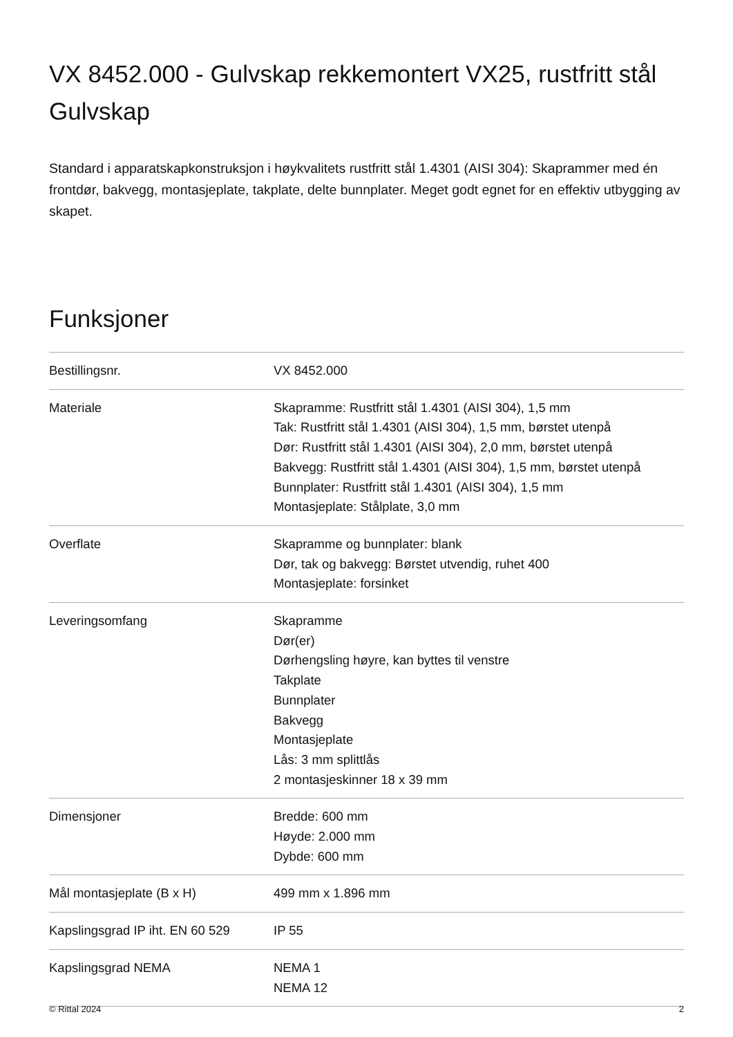VX 8452.000 - Gulvskap rekkemontert VX25, rustfritt stål
Gulvskap
Standard i apparatskapkonstruksjon i høykvalitets rustfritt stål 1.4301 (AISI 304): Skaprammer med én frontdør, bakvegg, montasjeplate, takplate, delte bunnplater. Meget godt egnet for en effektiv utbygging av skapet.
Funksjoner
| Bestillingsnr. | VX 8452.000 |
| Materiale | Skapramme: Rustfritt stål 1.4301 (AISI 304), 1,5 mm Tak: Rustfritt stål 1.4301 (AISI 304), 1,5 mm, børstet utenpå Dør: Rustfritt stål 1.4301 (AISI 304), 2,0 mm, børstet utenpå Bakvegg: Rustfritt stål 1.4301 (AISI 304), 1,5 mm, børstet utenpå Bunnplater: Rustfritt stål 1.4301 (AISI 304), 1,5 mm Montasjeplate: Stålplate, 3,0 mm |
| Overflate | Skapramme og bunnplater: blank Dør, tak og bakvegg: Børstet utvendig, ruhet 400 Montasjeplate: forsinket |
| Leveringsomfang | Skapramme Dør(er) Dørhengsling høyre, kan byttes til venstre Takplate Bunnplater Bakvegg Montasjeplate Lås: 3 mm splittlås 2 montasjeskinner 18 x 39 mm |
| Dimensjoner | Bredde: 600 mm Høyde: 2.000 mm Dybde: 600 mm |
| Mål montasjeplate (B x H) | 499 mm x 1.896 mm |
| Kapslingsgrad IP iht. EN 60 529 | IP 55 |
| Kapslingsgrad NEMA | NEMA 1 NEMA 12 |
© Rittal 2024 2